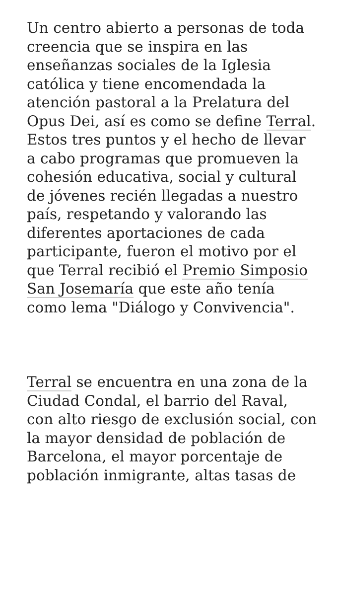Un centro abierto a personas de toda creencia que se inspira en las enseñanzas sociales de la Iglesia católica y tiene encomendada la atención pastoral a la Prelatura del Opus Dei, así es como se define Terral. Estos tres puntos y el hecho de llevar a cabo programas que promueven la cohesión educativa, social y cultural de jóvenes recién llegadas a nuestro país, respetando y valorando las diferentes aportaciones de cada participante, fueron el motivo por el que Terral recibió el Premio Simposio San Josemaría que este año tenía como lema "Diálogo y Convivencia".
Terral se encuentra en una zona de la Ciudad Condal, el barrio del Raval, con alto riesgo de exclusión social, con la mayor densidad de población de Barcelona, el mayor porcentaje de población inmigrante, altas tasas de